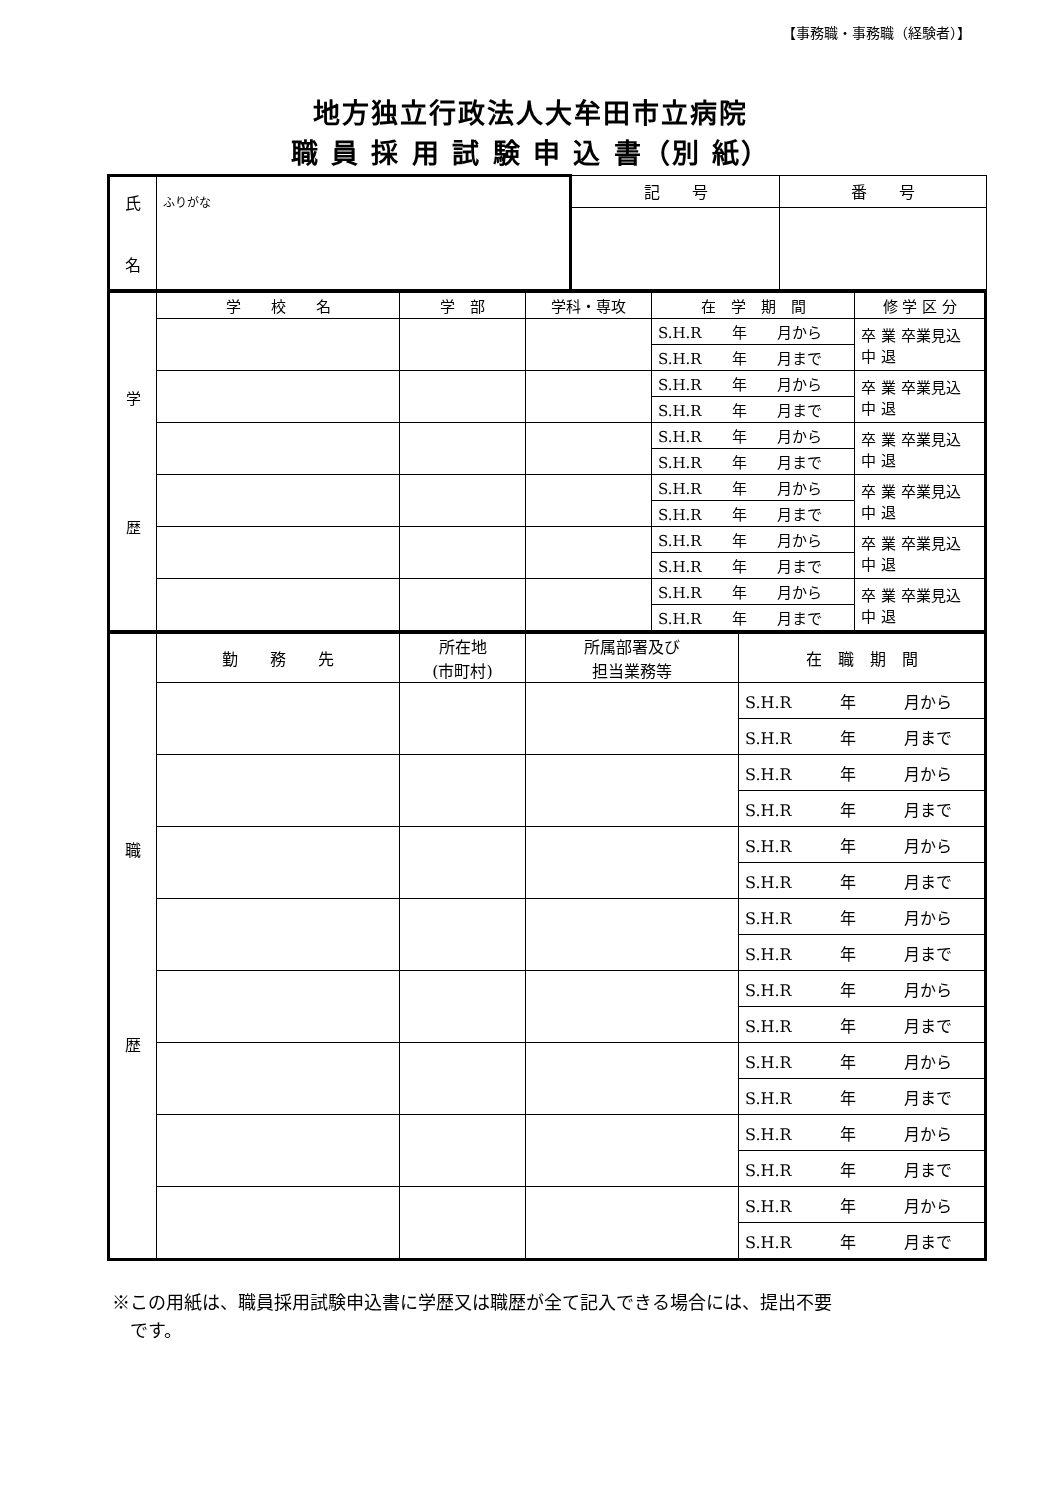【事務職・事務職（経験者）】
地方独立行政法人大牟田市立病院
職 員 採 用 試 験 申 込 書（別 紙）
| 氏 名 | ふりがな | 記 号 | 番 号 |
| 学 歴 | 学 校 名 | 学 部 | 学科・専攻 | 在 学 期 間 | 修 学 区 分 |
| | | | | S.H.R 年 月から | 卒 業 卒業見込 中 退 |
| | | | | S.H.R 年 月まで | |
| | | | | S.H.R 年 月から | 卒 業 卒業見込 中 退 |
| | | | | S.H.R 年 月まで | |
| | | | | S.H.R 年 月から | 卒 業 卒業見込 中 退 |
| | | | | S.H.R 年 月まで | |
| | | | | S.H.R 年 月から | 卒 業 卒業見込 中 退 |
| | | | | S.H.R 年 月まで | |
| | | | | S.H.R 年 月から | 卒 業 卒業見込 中 退 |
| | | | | S.H.R 年 月まで | |
| | | | | S.H.R 年 月から | 卒 業 卒業見込 中 退 |
| | | | | S.H.R 年 月まで | |
| 職 歴 | 勤 務 先 | 所在地 (市町村) | 所属部署及び 担当業務等 | 在 職 期 間 |
| | | | | S.H.R 年 月から |
| | | | | S.H.R 年 月まで |
| | | | | S.H.R 年 月から |
| | | | | S.H.R 年 月まで |
| | | | | S.H.R 年 月から |
| | | | | S.H.R 年 月まで |
| | | | | S.H.R 年 月から |
| | | | | S.H.R 年 月まで |
| | | | | S.H.R 年 月から |
| | | | | S.H.R 年 月まで |
| | | | | S.H.R 年 月から |
| | | | | S.H.R 年 月まで |
| | | | | S.H.R 年 月から |
| | | | | S.H.R 年 月まで |
| | | | | S.H.R 年 月から |
| | | | | S.H.R 年 月まで |
※この用紙は、職員採用試験申込書に学歴又は職歴が全て記入できる場合には、提出不要
　です。